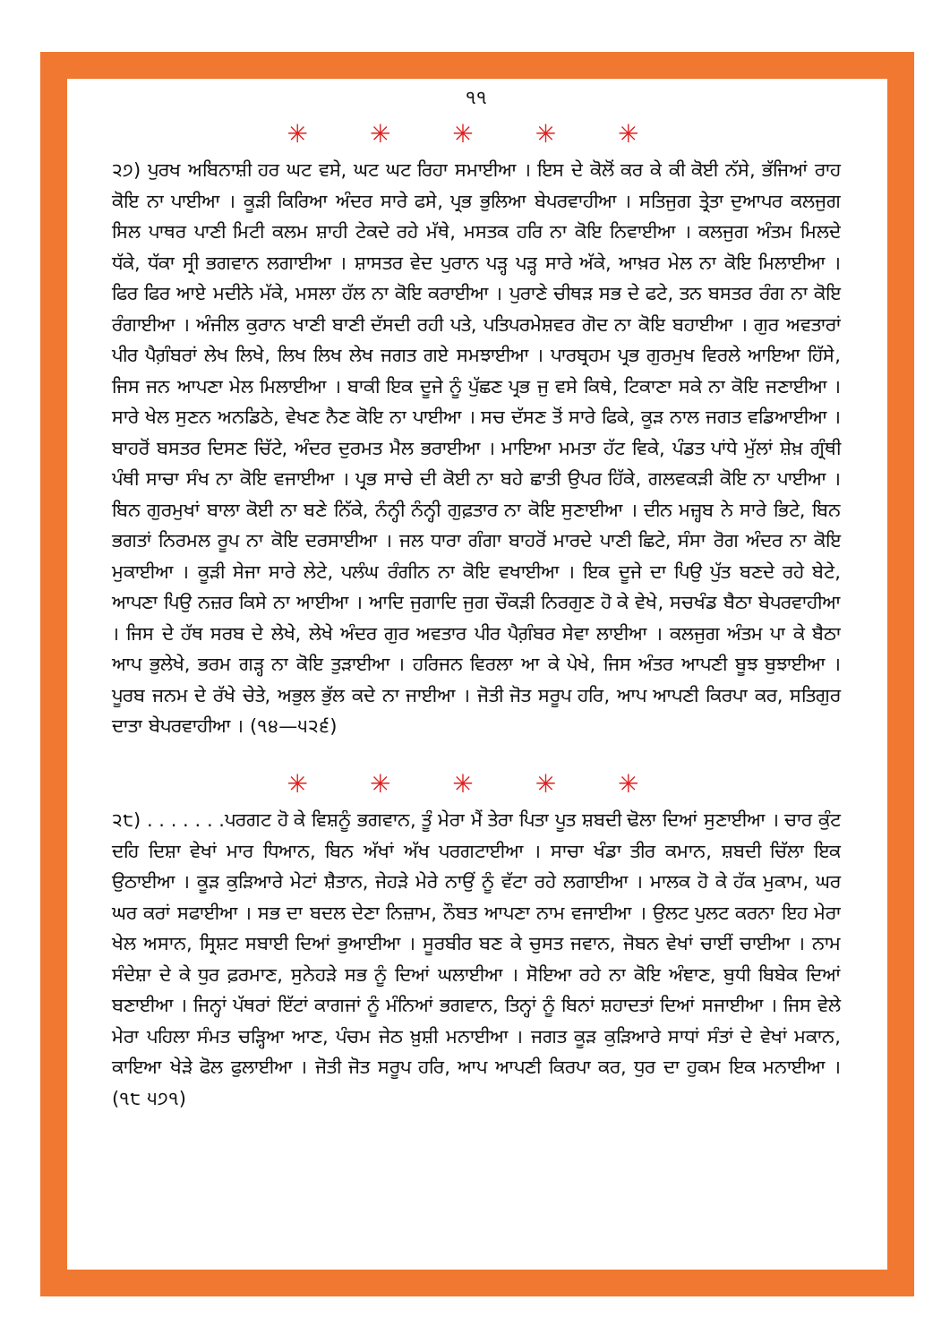੧੧
✳ ✳ ✳ ✳ ✳
੨੭) ਪੁਰਖ ਅਬਿਨਾਸ਼ੀ ਹਰ ਘਟ ਵਸੇ, ਘਟ ਘਟ ਰਿਹਾ ਸਮਾਈਆ । ਇਸ ਦੇ ਕੋਲੋਂ ਕਰ ਕੇ ਕੀ ਕੋਈ ਨੱਸੇ, ਭੱਜਿਆਂ ਰਾਹ ਕੋਇ ਨਾ ਪਾਈਆ । ਕੂੜੀ ਕਿਰਿਆ ਅੰਦਰ ਸਾਰੇ ਫਸੇ, ਪ੍ਰਭ ਭੁਲਿਆ ਬੇਪਰਵਾਹੀਆ । ਸਤਿਜੁਗ ਤ੍ਰੇਤਾ ਦੁਆਪਰ ਕਲਜੁਗ ਸਿਲ ਪਾਥਰ ਪਾਣੀ ਮਿਟੀ ਕਲਮ ਸ਼ਾਹੀ ਟੇਕਦੇ ਰਹੇ ਮੱਥੇ, ਮਸਤਕ ਹਰਿ ਨਾ ਕੋਇ ਨਿਵਾਈਆ । ਕਲਜੁਗ ਅੰਤਮ ਮਿਲਦੇ ਧੱਕੇ, ਧੱਕਾ ਸ੍ਰੀ ਭਗਵਾਨ ਲਗਾਈਆ । ਸ਼ਾਸਤਰ ਵੇਦ ਪੁਰਾਨ ਪੜ੍ਹ ਪੜ੍ਹ ਸਾਰੇ ਅੱਕੇ, ਆਖ਼ਰ ਮੇਲ ਨਾ ਕੋਇ ਮਿਲਾਈਆ । ਫਿਰ ਫਿਰ ਆਏ ਮਦੀਨੇ ਮੱਕੇ, ਮਸਲਾ ਹੱਲ ਨਾ ਕੋਇ ਕਰਾਈਆ । ਪੁਰਾਣੇ ਚੀਥੜ ਸਭ ਦੇ ਫਟੇ, ਤਨ ਬਸਤਰ ਰੰਗ ਨਾ ਕੋਇ ਰੰਗਾਈਆ । ਅੰਜੀਲ ਕੁਰਾਨ ਖਾਣੀ ਬਾਣੀ ਦੱਸਦੀ ਰਹੀ ਪਤੇ, ਪਤਿਪਰਮੇਸ਼ਵਰ ਗੋਦ ਨਾ ਕੋਇ ਬਹਾਈਆ । ਗੁਰ ਅਵਤਾਰਾਂ ਪੀਰ ਪੈਗ਼ੰਬਰਾਂ ਲੇਖ ਲਿਖੇ, ਲਿਖ ਲਿਖ ਲੇਖ ਜਗਤ ਗਏ ਸਮਝਾਈਆ । ਪਾਰਬ੍ਰਹਮ ਪ੍ਰਭ ਗੁਰਮੁਖ ਵਿਰਲੇ ਆਇਆ ਹਿੱਸੇ, ਜਿਸ ਜਨ ਆਪਣਾ ਮੇਲ ਮਿਲਾਈਆ । ਬਾਕੀ ਇਕ ਦੂਜੇ ਨੂੰ ਪੁੱਛਣ ਪ੍ਰਭ ਜੁ ਵਸੇ ਕਿਥੇ, ਟਿਕਾਣਾ ਸਕੇ ਨਾ ਕੋਇ ਜਣਾਈਆ । ਸਾਰੇ ਖੇਲ ਸੁਣਨ ਅਨਡਿਠੇ, ਵੇਖਣ ਨੈਣ ਕੋਇ ਨਾ ਪਾਈਆ । ਸਚ ਦੱਸਣ ਤੋਂ ਸਾਰੇ ਫਿਕੇ, ਕੂੜ ਨਾਲ ਜਗਤ ਵਡਿਆਈਆ । ਬਾਹਰੋਂ ਬਸਤਰ ਦਿਸਣ ਚਿੱਟੇ, ਅੰਦਰ ਦੁਰਮਤ ਮੈਲ ਭਰਾਈਆ । ਮਾਇਆ ਮਮਤਾ ਹੱਟ ਵਿਕੇ, ਪੰਡਤ ਪਾਂਧੇ ਮੁੱਲਾਂ ਸ਼ੇਖ਼ ਗ੍ਰੰਥੀ ਪੰਥੀ ਸਾਚਾ ਸੰਖ ਨਾ ਕੋਇ ਵਜਾਈਆ । ਪ੍ਰਭ ਸਾਚੇ ਦੀ ਕੋਈ ਨਾ ਬਹੇ ਛਾਤੀ ਉਪਰ ਹਿੱਕੇ, ਗਲਵਕੜੀ ਕੋਇ ਨਾ ਪਾਈਆ । ਬਿਨ ਗੁਰਮੁਖਾਂ ਬਾਲਾ ਕੋਈ ਨਾ ਬਣੇ ਨਿੱਕੇ, ਨੰਨ੍ਹੀ ਨੰਨ੍ਹੀ ਗੁਫ਼ਤਾਰ ਨਾ ਕੋਇ ਸੁਣਾਈਆ । ਦੀਨ ਮਜ਼੍ਹਬ ਨੇ ਸਾਰੇ ਭਿਟੇ, ਬਿਨ ਭਗਤਾਂ ਨਿਰਮਲ ਰੂਪ ਨਾ ਕੋਇ ਦਰਸਾਈਆ । ਜਲ ਧਾਰਾ ਗੰਗਾ ਬਾਹਰੋਂ ਮਾਰਦੇ ਪਾਣੀ ਛਿਟੇ, ਸੰਸਾ ਰੋਗ ਅੰਦਰ ਨਾ ਕੋਇ ਮੁਕਾਈਆ । ਕੂੜੀ ਸੇਜਾ ਸਾਰੇ ਲੇਟੇ, ਪਲੰਘ ਰੰਗੀਨ ਨਾ ਕੋਇ ਵਖਾਈਆ । ਇਕ ਦੂਜੇ ਦਾ ਪਿਉ ਪੁੱਤ ਬਣਦੇ ਰਹੇ ਬੇਟੇ, ਆਪਣਾ ਪਿਉ ਨਜ਼ਰ ਕਿਸੇ ਨਾ ਆਈਆ । ਆਦਿ ਜੁਗਾਦਿ ਜੁਗ ਚੌਕੜੀ ਨਿਰਗੁਣ ਹੋ ਕੇ ਵੇਖੇ, ਸਚਖੰਡ ਬੈਠਾ ਬੇਪਰਵਾਹੀਆ । ਜਿਸ ਦੇ ਹੱਥ ਸਰਬ ਦੇ ਲੇਖੇ, ਲੇਖੇ ਅੰਦਰ ਗੁਰ ਅਵਤਾਰ ਪੀਰ ਪੈਗ਼ੰਬਰ ਸੇਵਾ ਲਾਈਆ । ਕਲਜੁਗ ਅੰਤਮ ਪਾ ਕੇ ਬੈਠਾ ਆਪ ਭੁਲੇਖੇ, ਭਰਮ ਗੜ੍ਹ ਨਾ ਕੋਇ ਤੁੜਾਈਆ । ਹਰਿਜਨ ਵਿਰਲਾ ਆ ਕੇ ਪੇਖੇ, ਜਿਸ ਅੰਤਰ ਆਪਣੀ ਬੂਝ ਬੁਝਾਈਆ । ਪੂਰਬ ਜਨਮ ਦੇ ਰੱਖੇ ਚੇਤੇ, ਅਭੁਲ ਭੁੱਲ ਕਦੇ ਨਾ ਜਾਈਆ । ਜੋਤੀ ਜੋਤ ਸਰੂਪ ਹਰਿ, ਆਪ ਆਪਣੀ ਕਿਰਪਾ ਕਰ, ਸਤਿਗੁਰ ਦਾਤਾ ਬੇਪਰਵਾਹੀਆ । (੧੪—੫੨੬)
✳ ✳ ✳ ✳ ✳
੨੮) . . . . . . .ਪਰਗਟ ਹੋ ਕੇ ਵਿਸ਼ਨੂੰ ਭਗਵਾਨ, ਤੂੰ ਮੇਰਾ ਮੈਂ ਤੇਰਾ ਪਿਤਾ ਪੂਤ ਸ਼ਬਦੀ ਢੋਲਾ ਦਿਆਂ ਸੁਣਾਈਆ । ਚਾਰ ਕੁੰਟ ਦਹਿ ਦਿਸ਼ਾ ਵੇਖਾਂ ਮਾਰ ਧਿਆਨ, ਬਿਨ ਅੱਖਾਂ ਅੱਖ ਪਰਗਟਾਈਆ । ਸਾਚਾ ਖੰਡਾ ਤੀਰ ਕਮਾਨ, ਸ਼ਬਦੀ ਚਿੱਲਾ ਇਕ ਉਠਾਈਆ । ਕੂੜ ਕੁੜਿਆਰੇ ਮੇਟਾਂ ਸ਼ੈਤਾਨ, ਜੇਹੜੇ ਮੇਰੇ ਨਾਉਂ ਨੂੰ ਵੱਟਾ ਰਹੇ ਲਗਾਈਆ । ਮਾਲਕ ਹੋ ਕੇ ਹੱਕ ਮੁਕਾਮ, ਘਰ ਘਰ ਕਰਾਂ ਸਫਾਈਆ । ਸਭ ਦਾ ਬਦਲ ਦੇਣਾ ਨਿਜ਼ਾਮ, ਨੌਬਤ ਆਪਣਾ ਨਾਮ ਵਜਾਈਆ । ਉਲਟ ਪੁਲਟ ਕਰਨਾ ਇਹ ਮੇਰਾ ਖੇਲ ਅਸਾਨ, ਸ੍ਰਿਸ਼ਟ ਸਬਾਈ ਦਿਆਂ ਭੁਆਈਆ । ਸੂਰਬੀਰ ਬਣ ਕੇ ਚੁਸਤ ਜਵਾਨ, ਜੋਬਨ ਵੇਖਾਂ ਚਾਈਂ ਚਾਈਆ । ਨਾਮ ਸੰਦੇਸ਼ਾ ਦੇ ਕੇ ਧੁਰ ਫ਼ਰਮਾਣ, ਸੁਨੇਹੜੇ ਸਭ ਨੂੰ ਦਿਆਂ ਘਲਾਈਆ । ਸੋਇਆ ਰਹੇ ਨਾ ਕੋਇ ਅੰਞਾਣ, ਬੁਧੀ ਬਿਬੇਕ ਦਿਆਂ ਬਣਾਈਆ । ਜਿਨ੍ਹਾਂ ਪੱਥਰਾਂ ਇੱਟਾਂ ਕਾਗਜਾਂ ਨੂੰ ਮੰਨਿਆਂ ਭਗਵਾਨ, ਤਿਨ੍ਹਾਂ ਨੂੰ ਬਿਨਾਂ ਸ਼ਹਾਦਤਾਂ ਦਿਆਂ ਸਜਾਈਆ । ਜਿਸ ਵੇਲੇ ਮੇਰਾ ਪਹਿਲਾ ਸੰਮਤ ਚੜ੍ਹਿਆ ਆਣ, ਪੰਚਮ ਜੇਠ ਖ਼ੁਸ਼ੀ ਮਨਾਈਆ । ਜਗਤ ਕੂੜ ਕੁੜਿਆਰੇ ਸਾਧਾਂ ਸੰਤਾਂ ਦੇ ਵੇਖਾਂ ਮਕਾਨ, ਕਾਇਆ ਖੇੜੇ ਫੋਲ ਫੁਲਾਈਆ । ਜੋਤੀ ਜੋਤ ਸਰੂਪ ਹਰਿ, ਆਪ ਆਪਣੀ ਕਿਰਪਾ ਕਰ, ਧੁਰ ਦਾ ਹੁਕਮ ਇਕ ਮਨਾਈਆ । (੧੮ ੫੭੧)